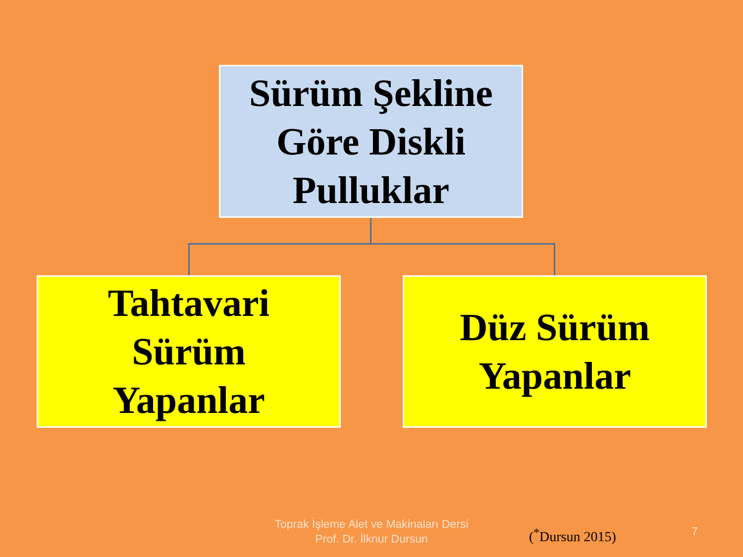Sürüm Şekline Göre Diskli Pulluklar
Tahtavari
Sürüm
Yapanlar
Düz Sürüm
Yapanlar
Toprak İşleme Alet ve Makinaları Dersi
Prof. Dr. İlknur Dursun
(<sup>*</sup>Dursun 2015) 7